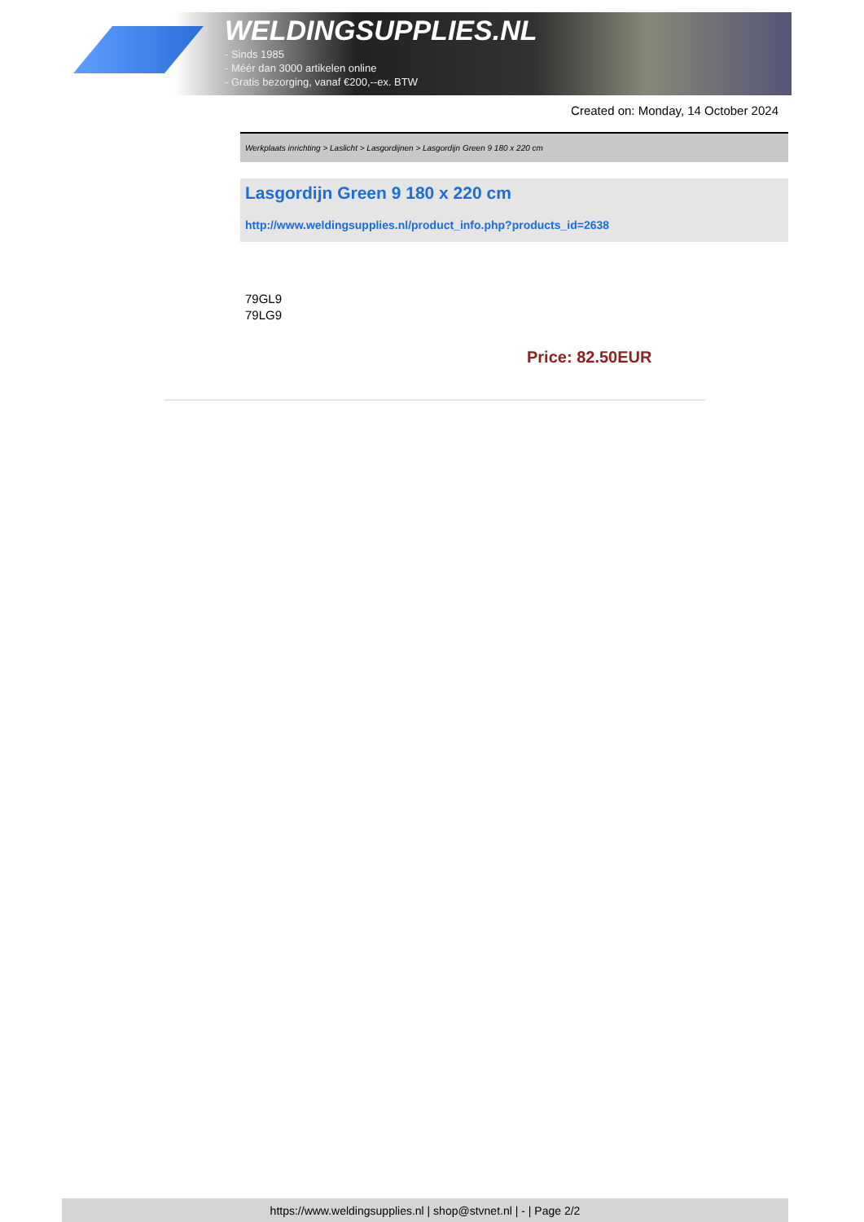WELDINGSUPPLIES.NL
- Sinds 1985
- Méér dan 3000 artikelen online
- Gratis bezorging, vanaf €200,--ex. BTW
Created on: Monday, 14 October 2024
Werkplaats inrichting > Laslicht > Lasgordijnen > Lasgordijn Green 9 180 x 220 cm
Lasgordijn Green 9 180 x 220 cm
http://www.weldingsupplies.nl/product_info.php?products_id=2638
79GL9
79LG9
Price: 82.50EUR
https://www.weldingsupplies.nl | shop@stvnet.nl | - | Page 2/2